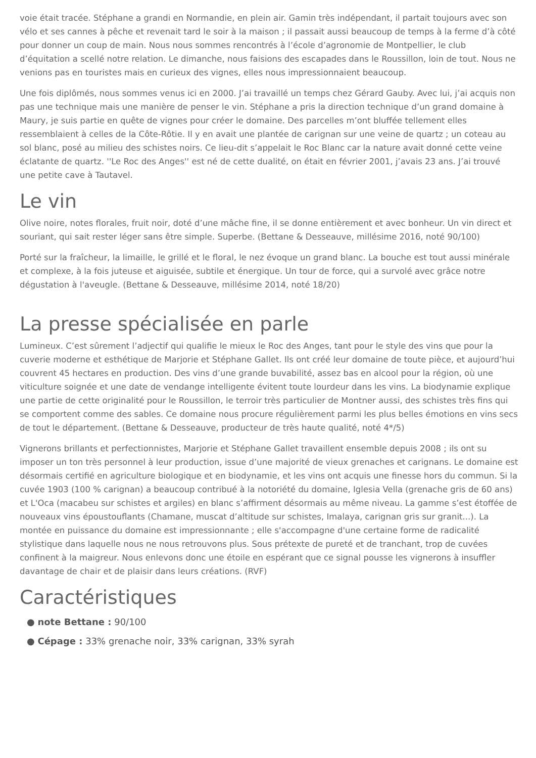voie était tracée. Stéphane a grandi en Normandie, en plein air. Gamin très indépendant, il partait toujours avec son vélo et ses cannes à pêche et revenait tard le soir à la maison ; il passait aussi beaucoup de temps à la ferme d’à côté pour donner un coup de main. Nous nous sommes rencontrés à l’école d’agronomie de Montpellier, le club d’équitation a scellé notre relation. Le dimanche, nous faisions des escapades dans le Roussillon, loin de tout. Nous ne venions pas en touristes mais en curieux des vignes, elles nous impressionnaient beaucoup.
Une fois diplômés, nous sommes venus ici en 2000. J’ai travaillé un temps chez Gérard Gauby. Avec lui, j’ai acquis non pas une technique mais une manière de penser le vin. Stéphane a pris la direction technique d’un grand domaine à Maury, je suis partie en quête de vignes pour créer le domaine. Des parcelles m’ont bluffée tellement elles ressemblaient à celles de la Côte-Rôtie. Il y en avait une plantée de carignan sur une veine de quartz ; un coteau au sol blanc, posé au milieu des schistes noirs. Ce lieu-dit s’appelait le Roc Blanc car la nature avait donné cette veine éclatante de quartz. ''Le Roc des Anges'' est né de cette dualité, on était en février 2001, j’avais 23 ans. J’ai trouvé une petite cave à Tautavel.
Le vin
Olive noire, notes florales, fruit noir, doté d’une mâche fine, il se donne entièrement et avec bonheur. Un vin direct et souriant, qui sait rester léger sans être simple. Superbe. (Bettane & Desseauve, millésime 2016, noté 90/100)
Porté sur la fraîcheur, la limaille, le grillé et le floral, le nez évoque un grand blanc. La bouche est tout aussi minérale et complexe, à la fois juteuse et aiguisée, subtile et énergique. Un tour de force, qui a survolé avec grâce notre dégustation à l'aveugle. (Bettane & Desseauve, millésime 2014, noté 18/20)
La presse spécialisée en parle
Lumineux. C’est sûrement l’adjectif qui qualifie le mieux le Roc des Anges, tant pour le style des vins que pour la cuverie moderne et esthétique de Marjorie et Stéphane Gallet. Ils ont créé leur domaine de toute pièce, et aujourd’hui couvrent 45 hectares en production. Des vins d’une grande buvabilité, assez bas en alcool pour la région, où une viticulture soignée et une date de vendange intelligente évitent toute lourdeur dans les vins. La biodynamie explique une partie de cette originalité pour le Roussillon, le terroir très particulier de Montner aussi, des schistes très fins qui se comportent comme des sables. Ce domaine nous procure régulièrement parmi les plus belles émotions en vins secs de tout le département. (Bettane & Desseauve, producteur de très haute qualité, noté 4*/5)
Vignerons brillants et perfectionnistes, Marjorie et Stéphane Gallet travaillent ensemble depuis 2008 ; ils ont su imposer un ton très personnel à leur production, issue d’une majorité de vieux grenaches et carignans. Le domaine est désormais certifié en agriculture biologique et en biodynamie, et les vins ont acquis une finesse hors du commun. Si la cuvée 1903 (100 % carignan) a beaucoup contribué à la notoriété du domaine, Iglesia Vella (grenache gris de 60 ans) et L'Oca (macabeu sur schistes et argiles) en blanc s’affirment désormais au même niveau. La gamme s’est étoffée de nouveaux vins époustouflants (Chamane, muscat d’altitude sur schistes, Imalaya, carignan gris sur granit...). La montée en puissance du domaine est impressionnante ; elle s'accompagne d'une certaine forme de radicalité stylistique dans laquelle nous ne nous retrouvons plus. Sous prétexte de pureté et de tranchant, trop de cuvées confinent à la maigreur. Nous enlevons donc une étoile en espérant que ce signal pousse les vignerons à insuffler davantage de chair et de plaisir dans leurs créations. (RVF)
Caractéristiques
● note Bettane : 90/100
● Cépage : 33% grenache noir, 33% carignan, 33% syrah